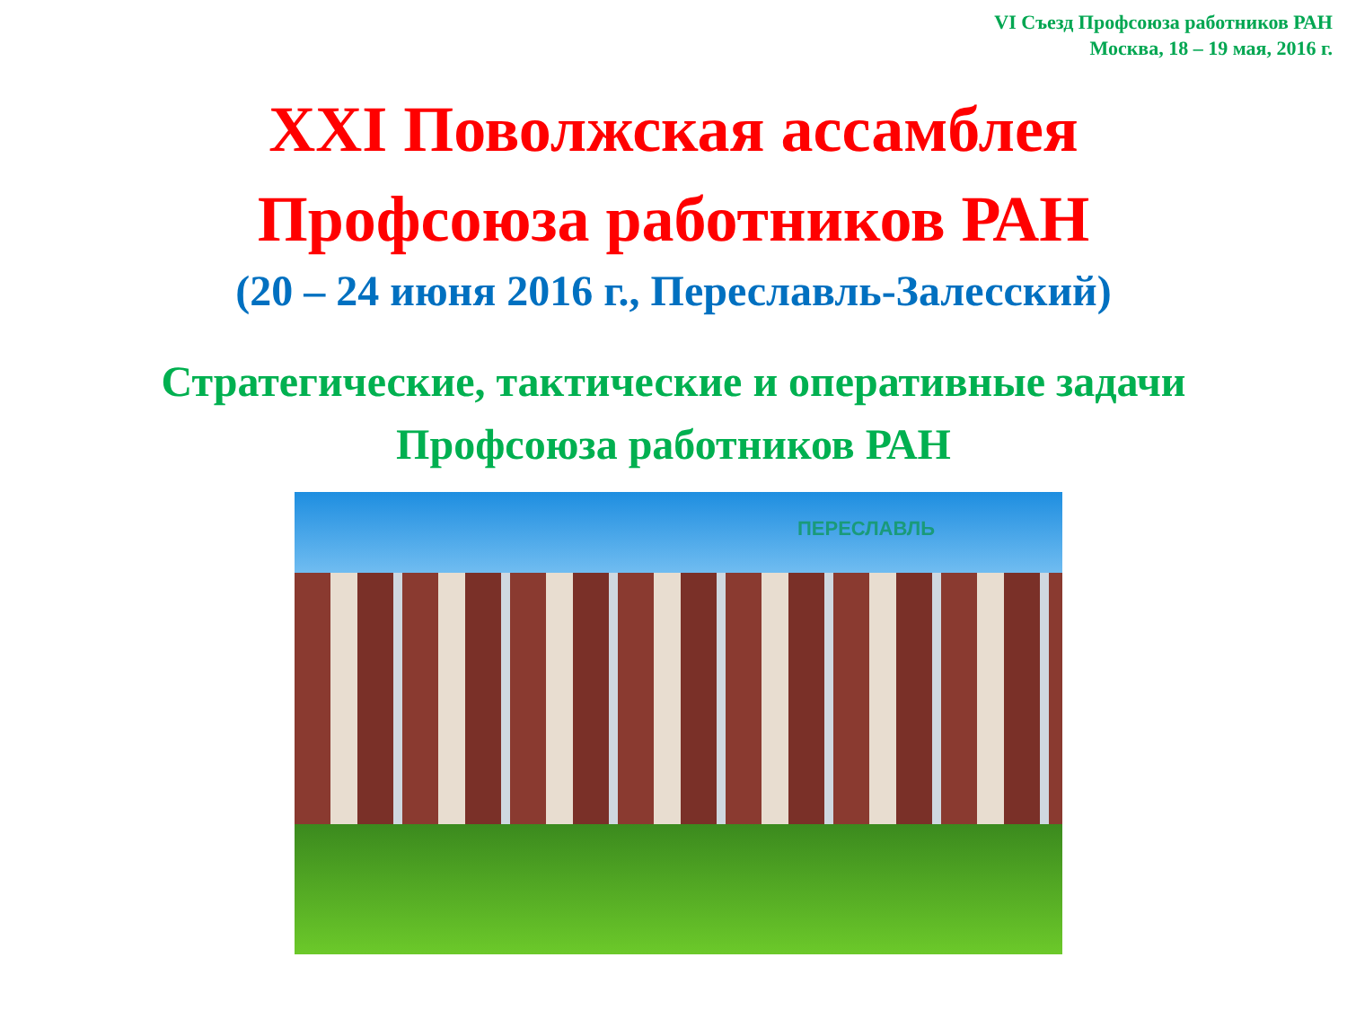VI Съезд Профсоюза работников РАН
Москва, 18 – 19 мая, 2016 г.
XXI Поволжская ассамблея
Профсоюза работников РАН
(20 – 24 июня 2016 г., Переславль-Залесский)
Стратегические, тактические и оперативные задачи
Профсоюза работников РАН
ПЕРЕСЛАВЛЬ